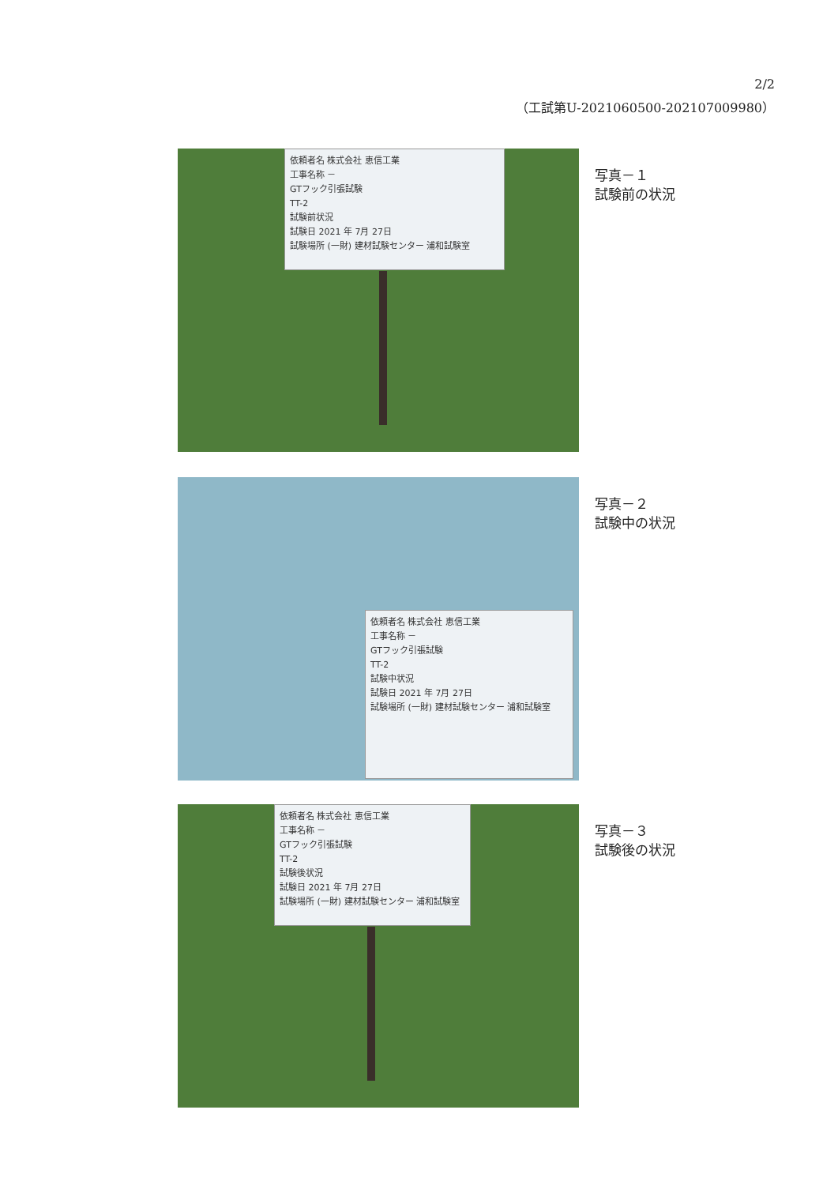2/2
（工試第U-2021060500-202107009980）
依頼者名 株式会社 恵信工業
工事名称 －
GTフック引張試験
TT-2
試験前状況
試験日 2021 年 7月 27日
試験場所 (一財) 建材試験センター 浦和試験室
写真－１
試験前の状況
依頼者名 株式会社 恵信工業
工事名称 －
GTフック引張試験
TT-2
試験中状況
試験日 2021 年 7月 27日
試験場所 (一財) 建材試験センター 浦和試験室
写真－２
試験中の状況
依頼者名 株式会社 恵信工業
工事名称 －
GTフック引張試験
TT-2
試験後状況
試験日 2021 年 7月 27日
試験場所 (一財) 建材試験センター 浦和試験室
写真－３
試験後の状況